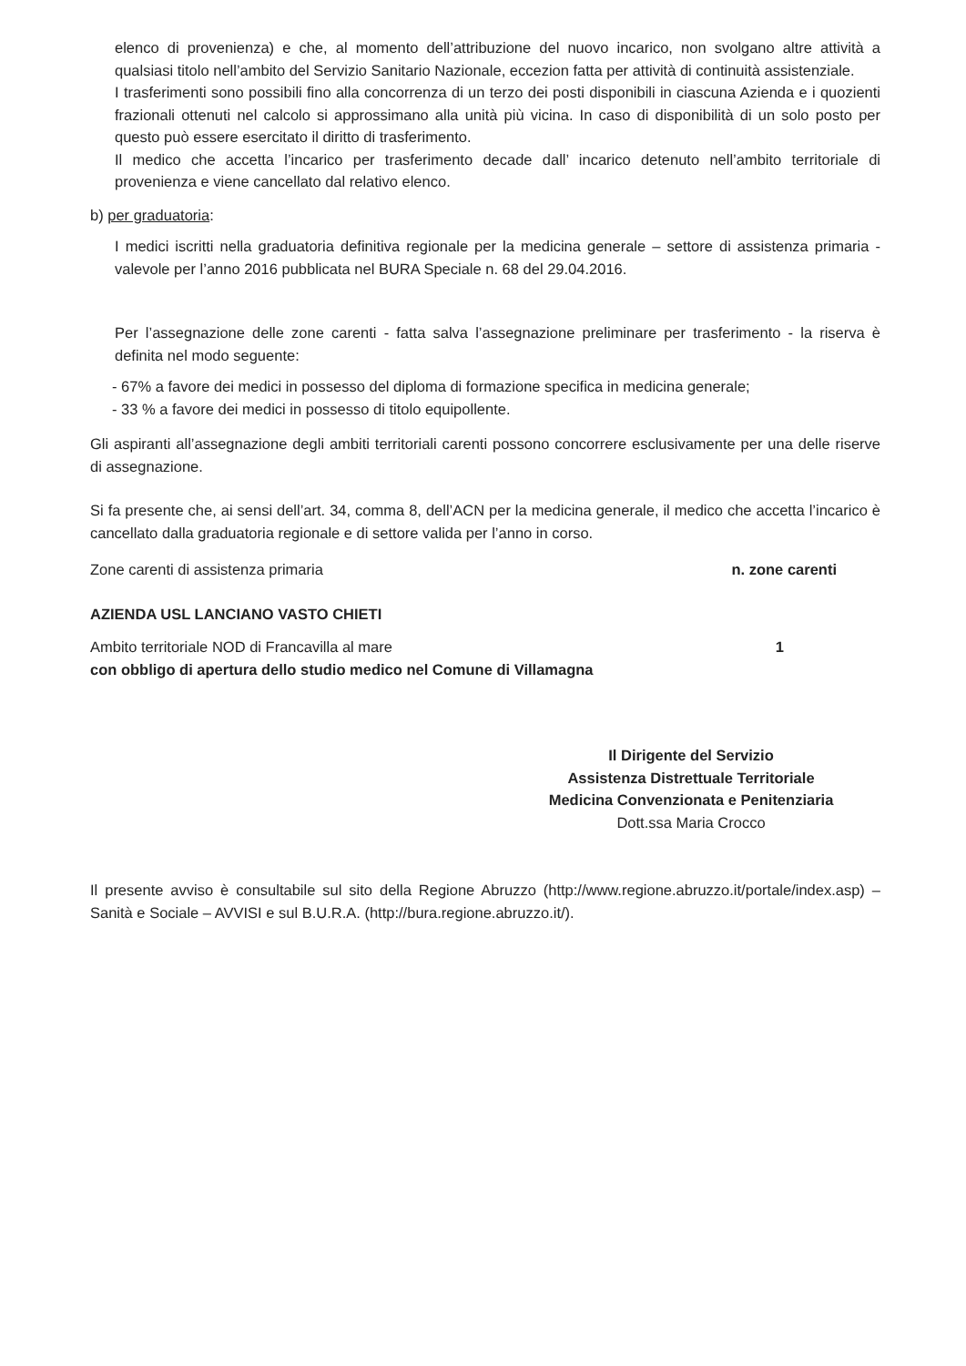elenco di provenienza) e che, al momento dell’attribuzione del nuovo incarico, non svolgano altre attività a qualsiasi titolo nell’ambito del Servizio Sanitario Nazionale, eccezion fatta per attività di continuità assistenziale.
I trasferimenti sono possibili fino alla concorrenza di un terzo dei posti disponibili in ciascuna Azienda e i quozienti frazionali ottenuti nel calcolo si approssimano alla unità più vicina. In caso di disponibilità di un solo posto per questo può essere esercitato il diritto di trasferimento.
Il medico che accetta l’incarico per trasferimento decade dall’ incarico detenuto nell’ambito territoriale di provenienza e viene cancellato dal relativo elenco.
b) per graduatoria:
I medici iscritti nella graduatoria definitiva regionale per la medicina generale – settore di assistenza primaria - valevole per l’anno 2016 pubblicata nel BURA Speciale n. 68 del 29.04.2016.
Per l’assegnazione delle zone carenti - fatta salva l’assegnazione preliminare per trasferimento - la riserva è definita nel modo seguente:
- 67% a favore dei medici in possesso del diploma di formazione specifica in medicina generale;
- 33 % a favore dei medici in possesso di titolo equipollente.
Gli aspiranti all’assegnazione degli ambiti territoriali carenti possono concorrere esclusivamente per una delle riserve di assegnazione.
Si fa presente che, ai sensi dell’art. 34, comma 8, dell’ACN per la medicina generale, il medico che accetta l’incarico è cancellato dalla graduatoria regionale e di settore valida per l’anno in corso.
Zone carenti di assistenza primaria n. zone carenti
AZIENDA USL LANCIANO VASTO CHIETI
Ambito territoriale NOD di Francavilla al mare 1
con obbligo di apertura dello studio medico nel Comune di Villamagna
Il Dirigente del Servizio
Assistenza Distrettuale Territoriale
Medicina Convenzionata e Penitenziaria
Dott.ssa Maria Crocco
Il presente avviso è consultabile sul sito della Regione Abruzzo (http://www.regione.abruzzo.it/portale/index.asp) – Sanità e Sociale – AVVISI e sul B.U.R.A. (http://bura.regione.abruzzo.it/).